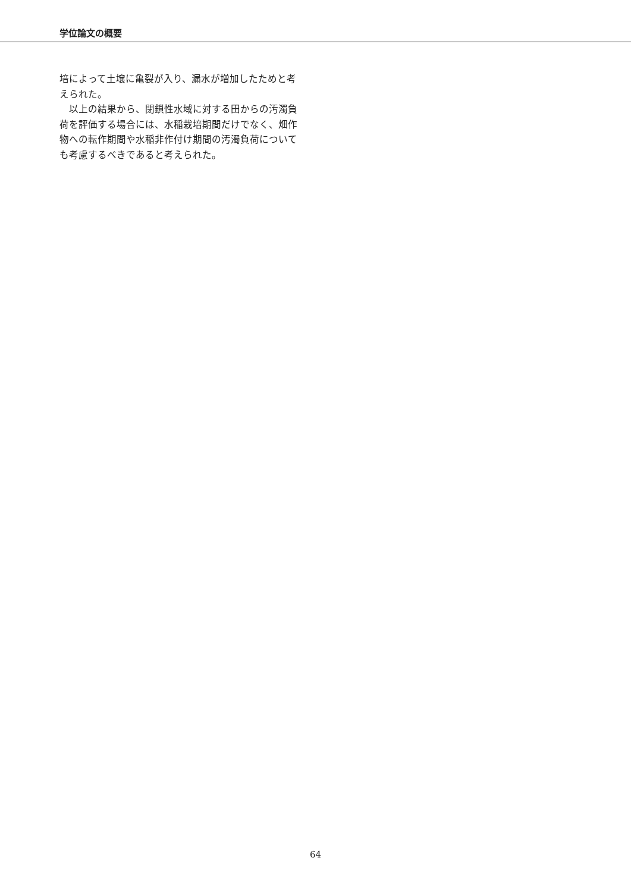学位論文の概要
培によって土壌に亀裂が入り、漏水が増加したためと考えられた。
　以上の結果から、閉鎖性水域に対する田からの汚濁負荷を評価する場合には、水稲栽培期間だけでなく、畑作物への転作期間や水稲非作付け期間の汚濁負荷についても考慮するべきであると考えられた。
64